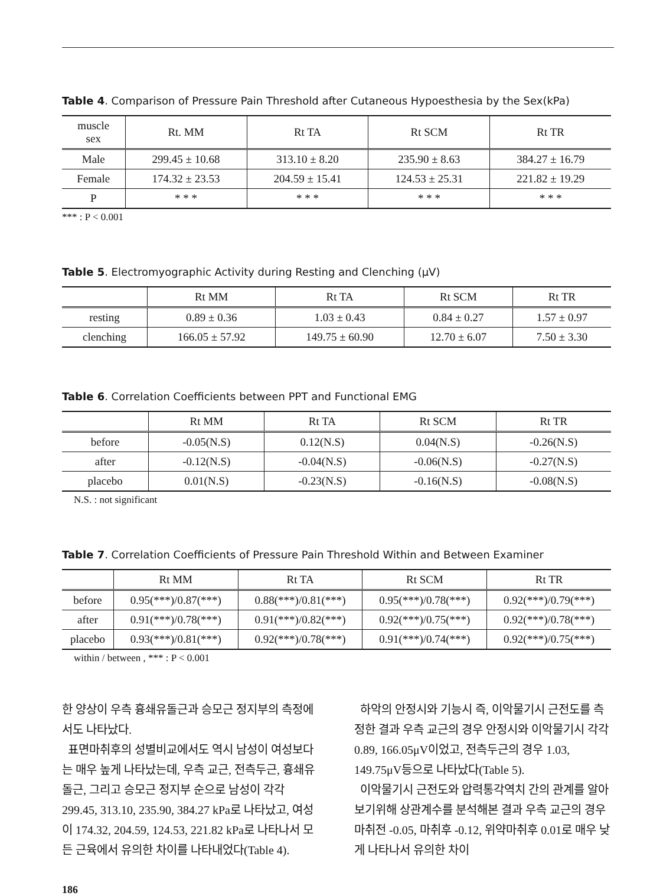Table 4. Comparison of Pressure Pain Threshold after Cutaneous Hypoesthesia by the Sex(kPa)
| muscle sex | Rt. MM | Rt TA | Rt SCM | Rt TR |
| --- | --- | --- | --- | --- |
| Male | 299.45 ± 10.68 | 313.10 ± 8.20 | 235.90 ± 8.63 | 384.27 ± 16.79 |
| Female | 174.32 ± 23.53 | 204.59 ± 15.41 | 124.53 ± 25.31 | 221.82 ± 19.29 |
| P | * * * | * * * | * * * | * * * |
*** : P < 0.001
Table 5. Electromyographic Activity during Resting and Clenching (μV)
| | Rt MM | Rt TA | Rt SCM | Rt TR |
| --- | --- | --- | --- | --- |
| resting | 0.89 ± 0.36 | 1.03 ± 0.43 | 0.84 ± 0.27 | 1.57 ± 0.97 |
| clenching | 166.05 ± 57.92 | 149.75 ± 60.90 | 12.70 ± 6.07 | 7.50 ± 3.30 |
Table 6. Correlation Coefficients between PPT and Functional EMG
| | Rt MM | Rt TA | Rt SCM | Rt TR |
| --- | --- | --- | --- | --- |
| before | -0.05(N.S) | 0.12(N.S) | 0.04(N.S) | -0.26(N.S) |
| after | -0.12(N.S) | -0.04(N.S) | -0.06(N.S) | -0.27(N.S) |
| placebo | 0.01(N.S) | -0.23(N.S) | -0.16(N.S) | -0.08(N.S) |
N.S. : not significant
Table 7. Correlation Coefficients of Pressure Pain Threshold Within and Between Examiner
| | Rt MM | Rt TA | Rt SCM | Rt TR |
| --- | --- | --- | --- | --- |
| before | 0.95(***)/0.87(***) | 0.88(***)/0.81(***) | 0.95(***)/0.78(***) | 0.92(***)/0.79(***) |
| after | 0.91(***)/0.78(***) | 0.91(***)/0.82(***) | 0.92(***)/0.75(***) | 0.92(***)/0.78(***) |
| placebo | 0.93(***)/0.81(***) | 0.92(***)/0.78(***) | 0.91(***)/0.74(***) | 0.92(***)/0.75(***) |
within / between , *** : P < 0.001
한 양상이 우측 흉쇄유돌근과 승모근 정지부의 측정에서도 나타났다.
표면마취후의 성별비교에서도 역시 남성이 여성보다는 매우 높게 나타났는데, 우측 교근, 전측두근, 흉쇄유돌근, 그리고 승모근 정지부 순으로 남성이 각각 299.45, 313.10, 235.90, 384.27 kPa로 나타났고, 여성이 174.32, 204.59, 124.53, 221.82 kPa로 나타나서 모든 근육에서 유의한 차이를 나타내었다(Table 4).
하악의 안정시와 기능시 즉, 이악물기시 근전도를 측정한 결과 우측 교근의 경우 안정시와 이악물기시 각각 0.89, 166.05μV이었고, 전측두근의 경우 1.03, 149.75μV등으로 나타났다(Table 5).
이악물기시 근전도와 압력통각역치 간의 관계를 알아보기위해 상관계수를 분석해본 결과 우측 교근의 경우 마취전 -0.05, 마취후 -0.12, 위약마취후 0.01로 매우 낮게 나타나서 유의한 차이
186